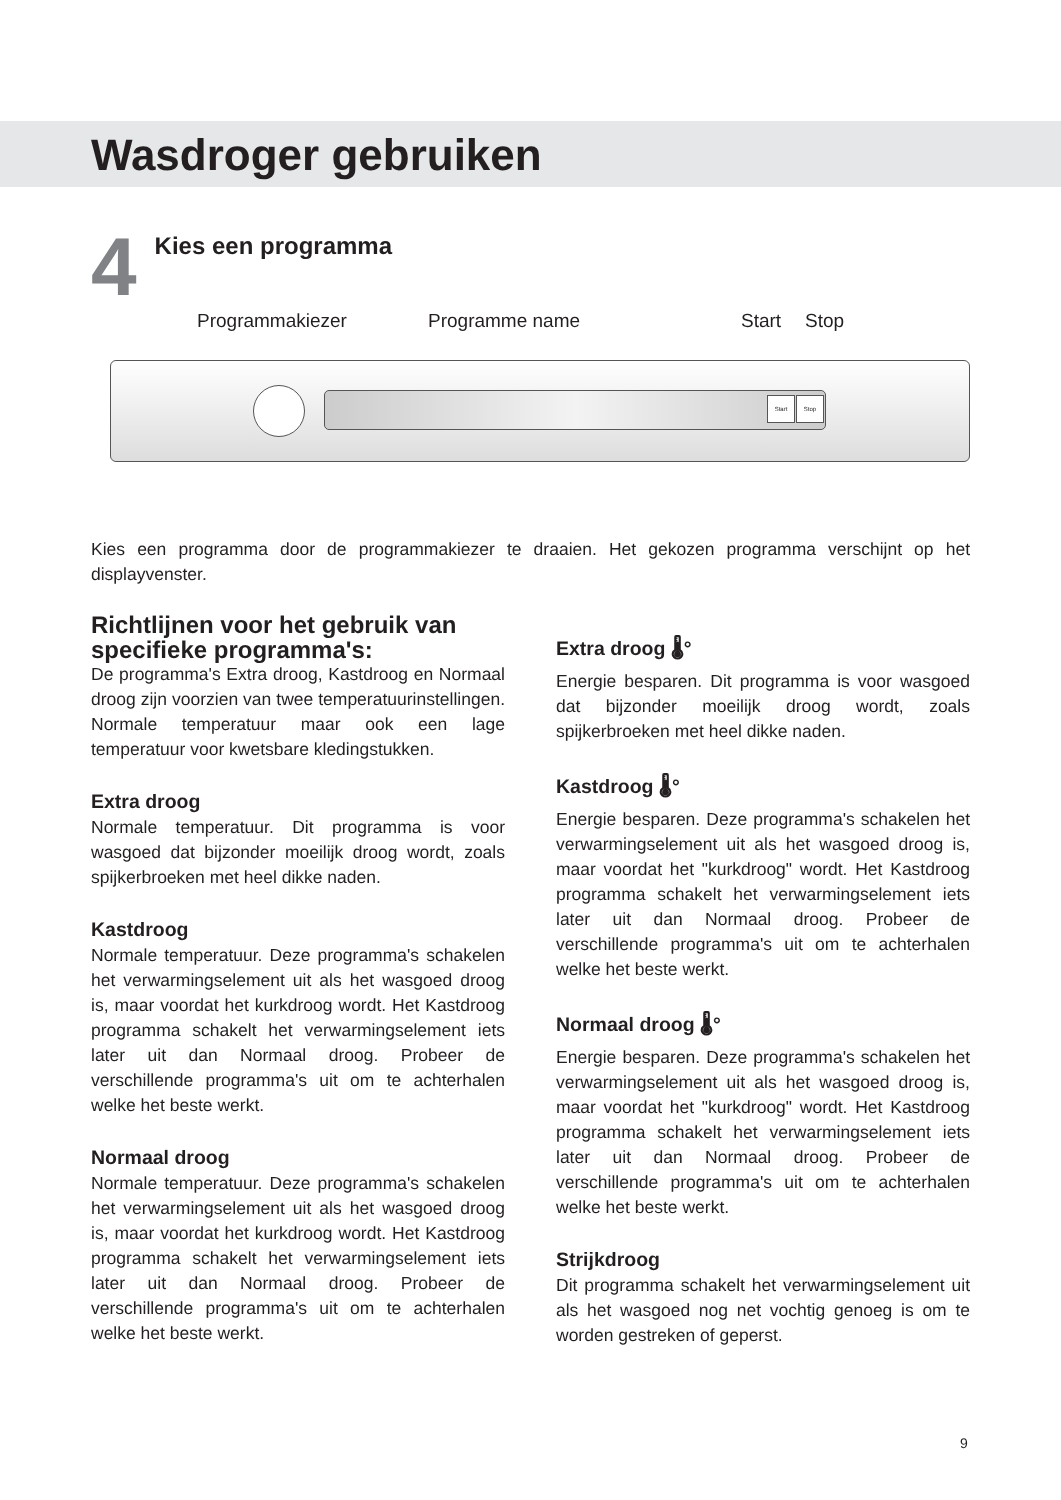Wasdroger gebruiken
4
Kies een programma
Programmakiezer Programme name Start Stop
Start Stop
Kies een programma door de programmakiezer te draaien. Het gekozen programma verschijnt op het displayvenster.
Richtlijnen voor het gebruik van specifieke programma's:
De programma's Extra droog, Kastdroog en Normaal droog zijn voorzien van twee temperatuurinstellingen. Normale temperatuur maar ook een lage temperatuur voor kwetsbare kledingstukken.
Extra droog
Normale temperatuur. Dit programma is voor wasgoed dat bijzonder moeilijk droog wordt, zoals spijkerbroeken met heel dikke naden.
Kastdroog
Normale temperatuur. Deze programma's schakelen het verwarmingselement uit als het wasgoed droog is, maar voordat het kurkdroog wordt. Het Kastdroog programma schakelt het verwarmingselement iets later uit dan Normaal droog. Probeer de verschillende programma's uit om te achterhalen welke het beste werkt.
Normaal droog
Normale temperatuur. Deze programma's schakelen het verwarmingselement uit als het wasgoed droog is, maar voordat het kurkdroog wordt. Het Kastdroog programma schakelt het verwarmingselement iets later uit dan Normaal droog. Probeer de verschillende programma's uit om te achterhalen welke het beste werkt.
Extra droog 🌡°
Energie besparen. Dit programma is voor wasgoed dat bijzonder moeilijk droog wordt, zoals spijkerbroeken met heel dikke naden.
Kastdroog 🌡°
Energie besparen. Deze programma's schakelen het verwarmingselement uit als het wasgoed droog is, maar voordat het "kurkdroog" wordt. Het Kastdroog programma schakelt het verwarmingselement iets later uit dan Normaal droog. Probeer de verschillende programma's uit om te achterhalen welke het beste werkt.
Normaal droog 🌡°
Energie besparen. Deze programma's schakelen het verwarmingselement uit als het wasgoed droog is, maar voordat het "kurkdroog" wordt. Het Kastdroog programma schakelt het verwarmingselement iets later uit dan Normaal droog. Probeer de verschillende programma's uit om te achterhalen welke het beste werkt.
Strijkdroog
Dit programma schakelt het verwarmingselement uit als het wasgoed nog net vochtig genoeg is om te worden gestreken of geperst.
9